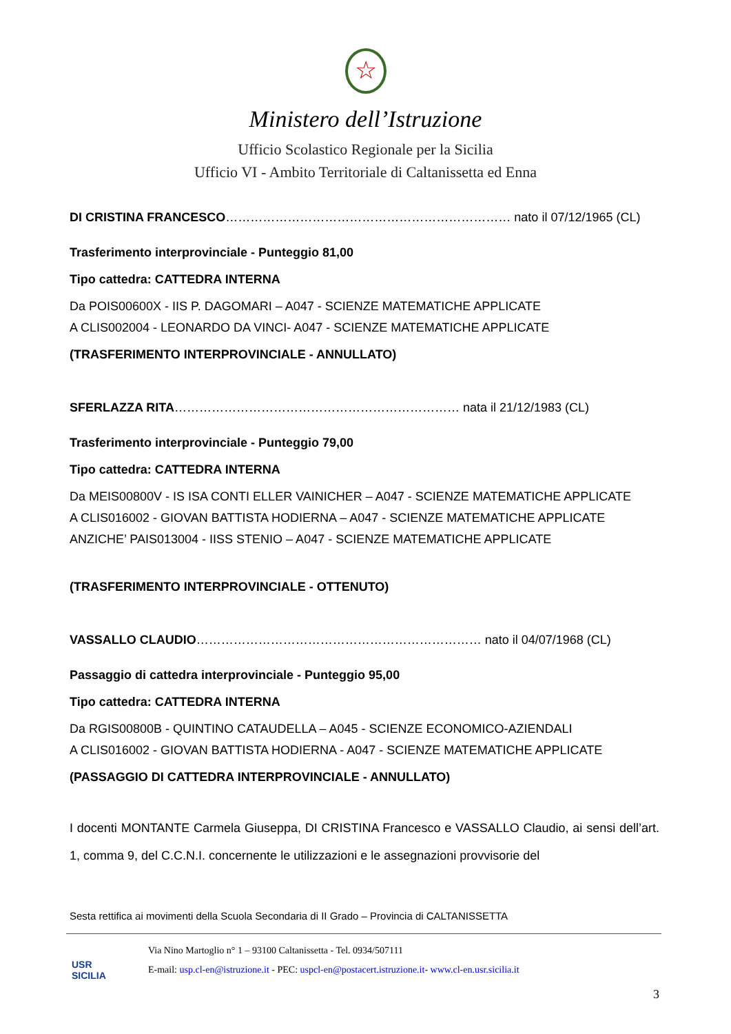☆
Ministero dell’Istruzione
Ufficio Scolastico Regionale per la Sicilia
Ufficio VI - Ambito Territoriale di Caltanissetta ed Enna
DI CRISTINA FRANCESCO…………………………………………………………… nato il 07/12/1965 (CL)
Trasferimento interprovinciale - Punteggio 81,00
Tipo cattedra: CATTEDRA INTERNA
Da POIS00600X - IIS P. DAGOMARI – A047 - SCIENZE MATEMATICHE APPLICATE
A CLIS002004 - LEONARDO DA VINCI- A047 - SCIENZE MATEMATICHE APPLICATE
(TRASFERIMENTO INTERPROVINCIALE - ANNULLATO)
SFERLAZZA RITA…………………………………………………………… nata il 21/12/1983 (CL)
Trasferimento interprovinciale - Punteggio 79,00
Tipo cattedra: CATTEDRA INTERNA
Da MEIS00800V - IS ISA CONTI ELLER VAINICHER – A047 - SCIENZE MATEMATICHE APPLICATE
A CLIS016002 - GIOVAN BATTISTA HODIERNA – A047 - SCIENZE MATEMATICHE APPLICATE
ANZICHE’ PAIS013004 - IISS STENIO – A047 - SCIENZE MATEMATICHE APPLICATE
(TRASFERIMENTO INTERPROVINCIALE - OTTENUTO)
VASSALLO CLAUDIO…………………………………………………………… nato il 04/07/1968 (CL)
Passaggio di cattedra interprovinciale - Punteggio 95,00
Tipo cattedra: CATTEDRA INTERNA
Da RGIS00800B - QUINTINO CATAUDELLA – A045 - SCIENZE ECONOMICO-AZIENDALI
A CLIS016002 - GIOVAN BATTISTA HODIERNA - A047 - SCIENZE MATEMATICHE APPLICATE
(PASSAGGIO DI CATTEDRA INTERPROVINCIALE - ANNULLATO)
I docenti MONTANTE Carmela Giuseppa, DI CRISTINA Francesco e VASSALLO Claudio, ai sensi dell’art. 1, comma 9, del C.C.N.I. concernente le utilizzazioni e le assegnazioni provvisorie del
Sesta rettifica ai movimenti della Scuola Secondaria di II Grado – Provincia di CALTANISSETTA
USR
SICILIA
Via Nino Martoglio n° 1 – 93100 Caltanissetta - Tel. 0934/507111
E-mail: usp.cl-en@istruzione.it - PEC: uspcl-en@postacert.istruzione.it- www.cl-en.usr.sicilia.it
3